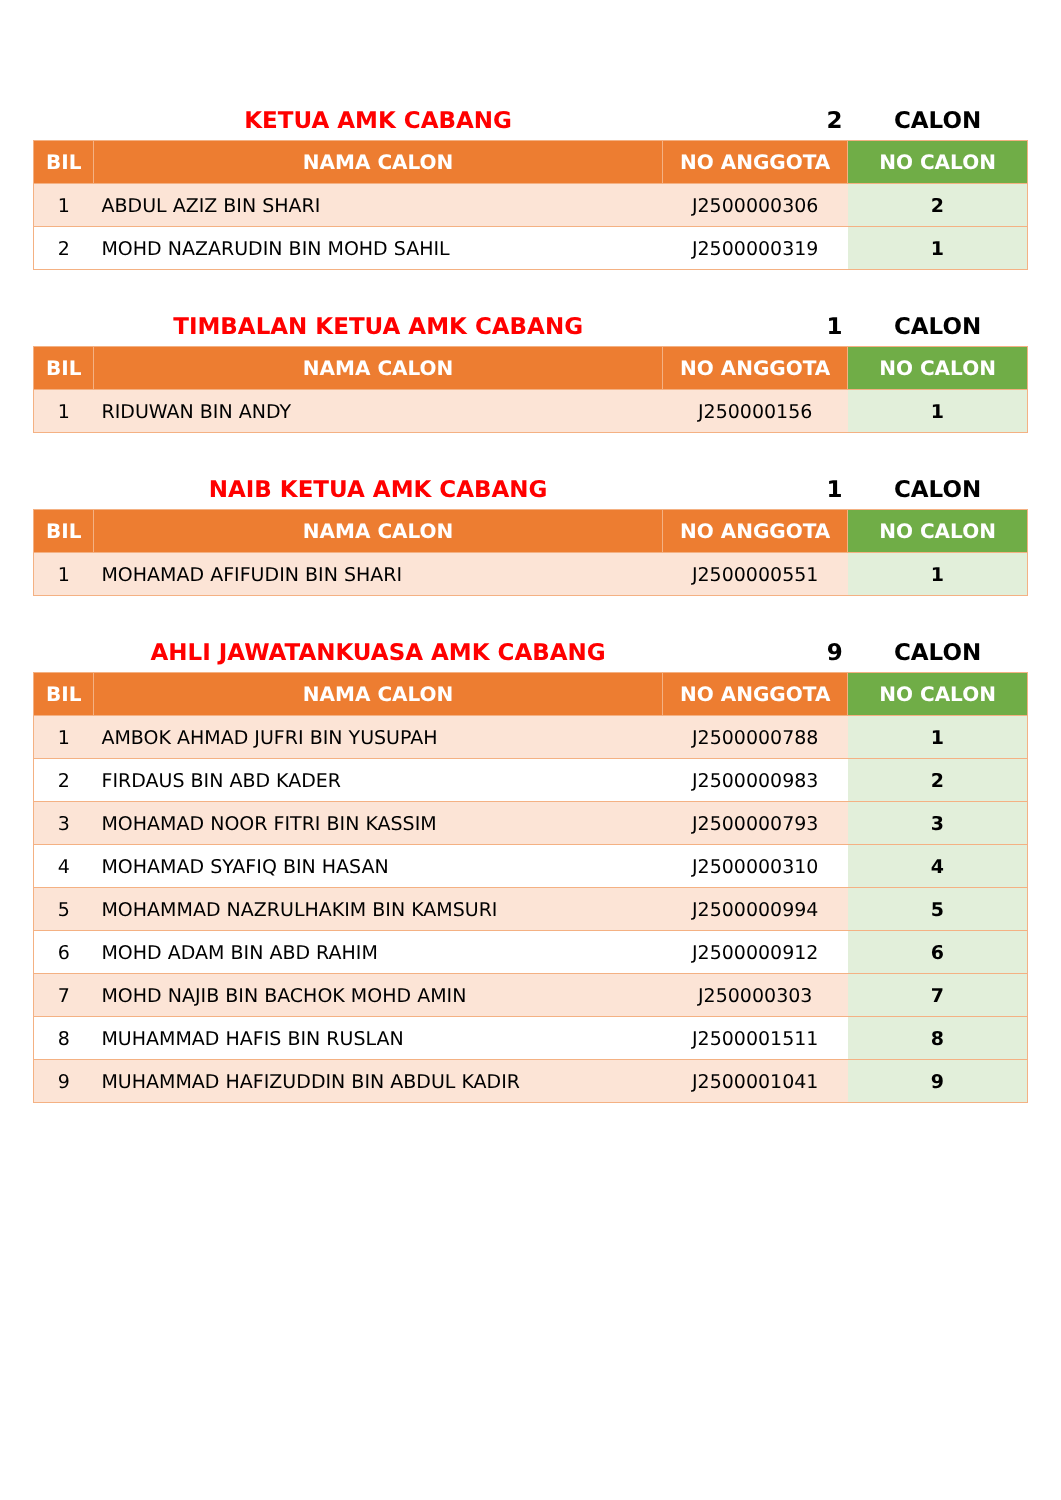| | KETUA AMK CABANG | 2 | CALON |
| BIL | NAMA CALON | NO ANGGOTA | NO CALON |
| 1 | ABDUL AZIZ BIN SHARI | J2500000306 | 2 |
| 2 | MOHD NAZARUDIN BIN MOHD SAHIL | J2500000319 | 1 |
| | TIMBALAN KETUA AMK CABANG | 1 | CALON |
| BIL | NAMA CALON | NO ANGGOTA | NO CALON |
| 1 | RIDUWAN BIN ANDY | J250000156 | 1 |
| | NAIB KETUA AMK CABANG | 1 | CALON |
| BIL | NAMA CALON | NO ANGGOTA | NO CALON |
| 1 | MOHAMAD AFIFUDIN BIN SHARI | J2500000551 | 1 |
| | AHLI JAWATANKUASA AMK CABANG | 9 | CALON |
| BIL | NAMA CALON | NO ANGGOTA | NO CALON |
| 1 | AMBOK AHMAD JUFRI BIN YUSUPAH | J2500000788 | 1 |
| 2 | FIRDAUS BIN ABD KADER | J2500000983 | 2 |
| 3 | MOHAMAD NOOR FITRI BIN KASSIM | J2500000793 | 3 |
| 4 | MOHAMAD SYAFIQ BIN HASAN | J2500000310 | 4 |
| 5 | MOHAMMAD NAZRULHAKIM BIN KAMSURI | J2500000994 | 5 |
| 6 | MOHD ADAM BIN ABD RAHIM | J2500000912 | 6 |
| 7 | MOHD NAJIB BIN BACHOK MOHD AMIN | J250000303 | 7 |
| 8 | MUHAMMAD HAFIS BIN RUSLAN | J2500001511 | 8 |
| 9 | MUHAMMAD HAFIZUDDIN BIN ABDUL KADIR | J2500001041 | 9 |